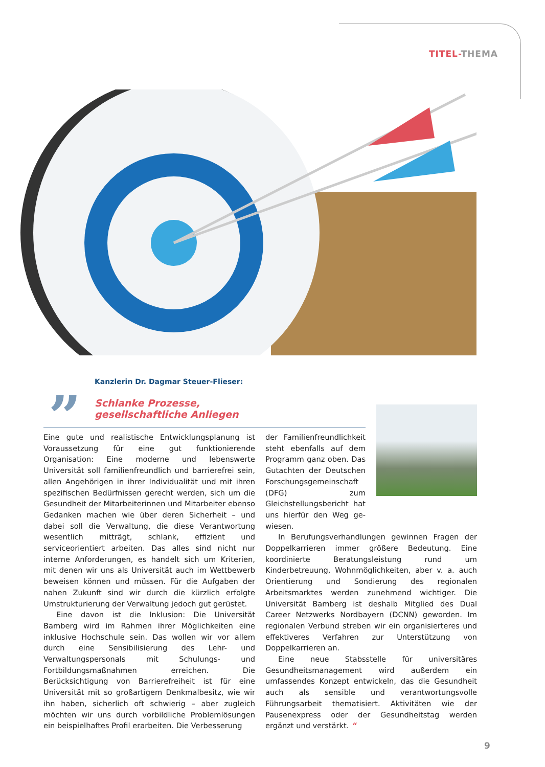TITEL-THEMA
Kanzlerin Dr. Dagmar Steuer-Flieser:
”
Schlanke Prozesse,
gesellschaftliche Anliegen
Eine gute und realistische Entwicklungsplanung ist Voraus­setzung für eine gut funktionierende Organisation: Eine mo­derne und lebenswerte Universität soll familienfreundlich und barrierefrei sein, allen Angehörigen in ihrer Individualität und mit ihren spezifischen Bedürfnissen gerecht werden, sich um die Gesundheit der Mitarbeiterinnen und Mitarbeiter ebenso Gedanken machen wie über deren Sicherheit – und dabei soll die Verwaltung, die diese Verantwortung wesentlich mitträgt, schlank, effizient und serviceorientiert arbeiten. Das alles sind nicht nur interne Anforderungen, es handelt sich um Krite­rien, mit denen wir uns als Universität auch im Wettbewerb beweisen können und müssen. Für die Aufgaben der nahen Zukunft sind wir durch die kürzlich erfolgte Umstrukturierung der Verwaltung jedoch gut gerüstet.
Eine davon ist die Inklusion: Die Universität Bamberg wird im Rahmen ihrer Möglichkeiten eine inklusive Hoch­schule sein. Das wollen wir vor allem durch eine Sensibilisie­rung des Lehr- und Verwaltungspersonals mit Schulungs- und Fortbildungsmaßnahmen erreichen. Die Berücksichtigung von Barrierefreiheit ist für eine Universität mit so großartigem Denkmalbesitz, wie wir ihn haben, sicherlich oft schwierig – aber zugleich möchten wir uns durch vorbildliche Problemlö­sungen ein beispielhaftes Profil erarbeiten. Die Verbesserung
der Familienfreundlichkeit steht ebenfalls auf dem Pro­gramm ganz oben. Das Gut­achten der Deutschen For­schungsgemeinschaft (DFG) zum Gleichstellungsbericht hat uns hierfür den Weg ge­wiesen.
In Berufungsverhandlungen gewinnen Fragen der Dop­pelkarrieren immer größere Bedeutung. Eine koordinierte Beratungsleistung rund um Kinderbetreuung, Wohnmög­lichkeiten, aber v. a. auch Orientierung und Sondierung des regionalen Arbeitsmarktes werden zunehmend wichtiger. Die Universität Bamberg ist deshalb Mitglied des Dual Career Netzwerks Nordbayern (DCNN) geworden. Im regionalen Verbund streben wir ein organisierteres und effektiveres Ver­fahren zur Unterstützung von Doppelkarrieren an.
Eine neue Stabsstelle für universitäres Gesundheitsma­nagement wird außerdem ein umfassendes Konzept entwi­ckeln, das die Gesundheit auch als sensible und verantwor­tungsvolle Führungsarbeit thematisiert. Aktivitäten wie der Pausenexpress oder der Gesundheitstag werden ergänzt und verstärkt. “
9